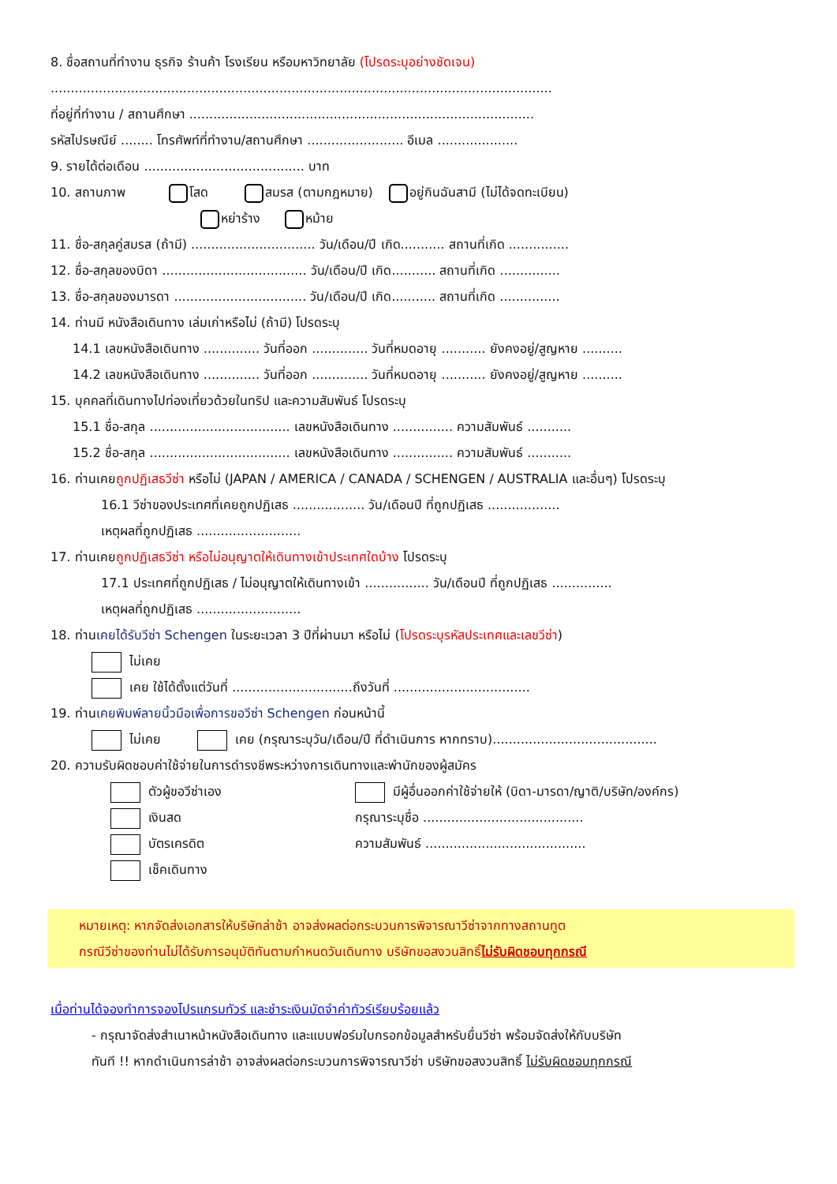8. ชื่อสถานที่ทำงาน ธุรกิจ ร้านค้า โรงเรียน หรือมหาวิทยาลัย (โปรดระบุอย่างชัดเจน)
.............................................................................................................................
ที่อยู่ที่ทำงาน / สถานศึกษา ......................................................................................
รหัสไปรษณีย์ ........ โทรศัพท์ที่ทำงาน/สถานศึกษา ........................ อีเมล ....................
9. รายได้ต่อเดือน ........................................ บาท
10. สถานภาพ โสด สมรส (ตามกฎหมาย) อยู่กินฉันสามี (ไม่ได้จดทะเบียน)
หย่าร้าง หม้าย
11. ชื่อ-สกุลคู่สมรส (ถ้ามี) ............................... วัน/เดือน/ปี เกิด........... สถานที่เกิด ...............
12. ชื่อ-สกุลของบิดา .................................... วัน/เดือน/ปี เกิด........... สถานที่เกิด ...............
13. ชื่อ-สกุลของมารดา ................................. วัน/เดือน/ปี เกิด........... สถานที่เกิด ...............
14. ท่านมี หนังสือเดินทาง เล่มเก่าหรือไม่ (ถ้ามี) โปรดระบุ
14.1 เลขหนังสือเดินทาง .............. วันที่ออก .............. วันที่หมดอายุ ........... ยังคงอยู่/สูญหาย ..........
14.2 เลขหนังสือเดินทาง .............. วันที่ออก .............. วันที่หมดอายุ ........... ยังคงอยู่/สูญหาย ..........
15. บุคคลที่เดินทางไปท่องเที่ยวด้วยในทริป และความสัมพันธ์ โปรดระบุ
15.1 ชื่อ-สกุล ................................... เลขหนังสือเดินทาง ............... ความสัมพันธ์ ...........
15.2 ชื่อ-สกุล ................................... เลขหนังสือเดินทาง ............... ความสัมพันธ์ ...........
16. ท่านเคยถูกปฏิเสธวีซ่า หรือไม่ (JAPAN / AMERICA / CANADA / SCHENGEN / AUSTRALIA และอื่นๆ) โปรดระบุ
16.1 วีซ่าของประเทศที่เคยถูกปฏิเสธ .................. วัน/เดือนปี ที่ถูกปฏิเสธ ..................
เหตุผลที่ถูกปฏิเสธ ..........................
17. ท่านเคยถูกปฏิเสธวีซ่า หรือไม่อนุญาตให้เดินทางเข้าประเทศใดบ้าง โปรดระบุ
17.1 ประเทศที่ถูกปฏิเสธ / ไม่อนุญาตให้เดินทางเข้า ................ วัน/เดือนปี ที่ถูกปฏิเสธ ...............
เหตุผลที่ถูกปฏิเสธ ..........................
18. ท่านเคยได้รับวีซ่า Schengen ในระยะเวลา 3 ปีที่ผ่านมา หรือไม่ (โปรดระบุรหัสประเทศและเลขวีซ่า)
ไม่เคย
เคย ใช้ได้ตั้งแต่วันที่ ..............................ถึงวันที่ ..................................
19. ท่านเคยพิมพ์ลายนิ้วมือเพื่อการขอวีซ่า Schengen ก่อนหน้านี้
ไม่เคย เคย (กรุณาระบุวัน/เดือน/ปี ที่ดำเนินการ หากทราบ).........................................
20. ความรับผิดชอบค่าใช้จ่ายในการดำรงชีพระหว่างการเดินทางและพำนักของผู้สมัคร
ตัวผู้ขอวีซ่าเอง
เงินสด
บัตรเครดิต
เช็คเดินทาง
มีผู้อื่นออกค่าใช้จ่ายให้ (บิดา-มารดา/ญาติ/บริษัท/องค์กร)
กรุณาระบุชื่อ ........................................
ความสัมพันธ์ ........................................
หมายเหตุ: หากจัดส่งเอกสารให้บริษัทล่าช้า อาจส่งผลต่อกระบวนการพิจารณาวีซ่าจากทางสถานทูต
กรณีวีซ่าของท่านไม่ได้รับการอนุมัติทันตามกำหนดวันเดินทาง บริษัทขอสงวนสิทธิ์ไม่รับผิดชอบทุกกรณี
เมื่อท่านได้จองทำการจองโปรแกรมทัวร์ และชำระเงินมัดจำค่าทัวร์เรียบร้อยแล้ว
- กรุณาจัดส่งสำเนาหน้าหนังสือเดินทาง และแบบฟอร์มใบกรอกข้อมูลสำหรับยื่นวีซ่า พร้อมจัดส่งให้กับบริษัท
ทันที !! หากดำเนินการล่าช้า อาจส่งผลต่อกระบวนการพิจารณาวีซ่า บริษัทขอสงวนสิทธิ์ ไม่รับผิดชอบทุกกรณี